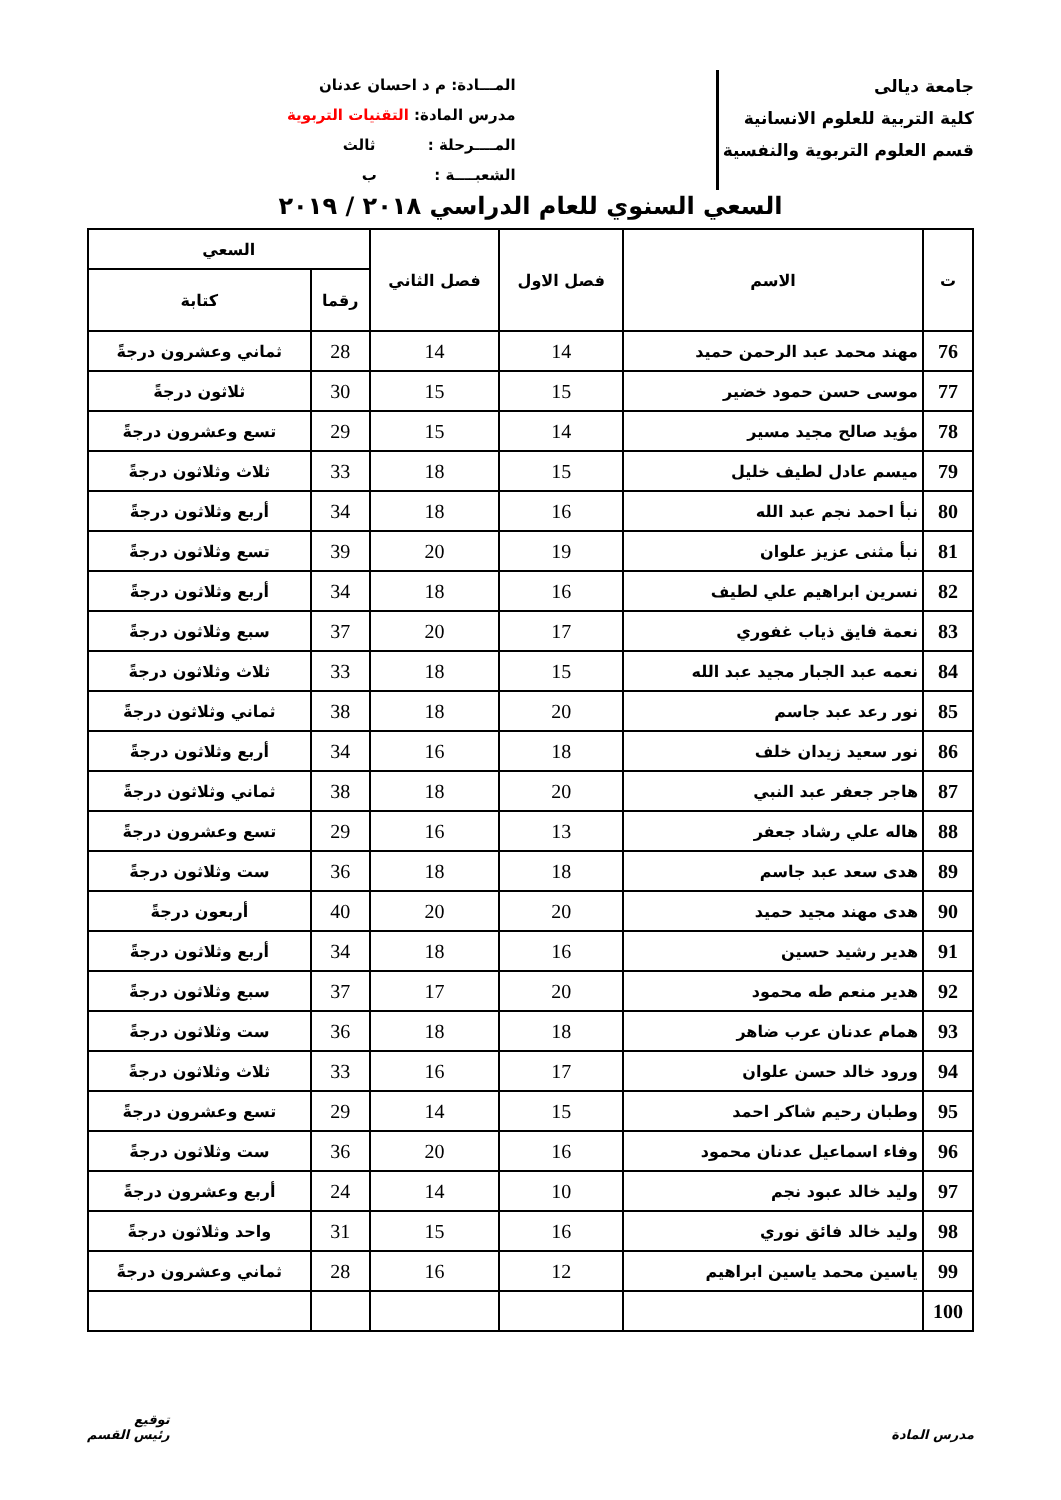جامعة ديالى
كلية التربية للعلوم الانسانية
قسم العلوم التربوية والنفسية
المـــادة: م د احسان عدنان
مدرس المادة: التقنيات التربوية
المــــرحلة : ثالث
الشعبــــة : ب
السعي السنوي للعام الدراسي ٢٠١٨ / ٢٠١٩
| ت | الاسم | فصل الاول | فصل الثاني | السعي | |
| --- | --- | --- | --- | --- | --- |
| | | | | رقما | كتابة |
| 76 | مهند محمد عبد الرحمن حميد | 14 | 14 | 28 | ثماني وعشرون درجةً |
| 77 | موسى حسن حمود خضير | 15 | 15 | 30 | ثلاثون درجةً |
| 78 | مؤيد صالح مجيد مسير | 14 | 15 | 29 | تسع وعشرون درجةً |
| 79 | ميسم عادل لطيف خليل | 15 | 18 | 33 | ثلاث وثلاثون درجةً |
| 80 | نبأ احمد نجم عبد الله | 16 | 18 | 34 | أربع وثلاثون درجةً |
| 81 | نبأ مثنى عزيز علوان | 19 | 20 | 39 | تسع وثلاثون درجةً |
| 82 | نسرين ابراهيم علي لطيف | 16 | 18 | 34 | أربع وثلاثون درجةً |
| 83 | نعمة فايق ذياب غفوري | 17 | 20 | 37 | سبع وثلاثون درجةً |
| 84 | نعمه عبد الجبار مجيد عبد الله | 15 | 18 | 33 | ثلاث وثلاثون درجةً |
| 85 | نور رعد عبد جاسم | 20 | 18 | 38 | ثماني وثلاثون درجةً |
| 86 | نور سعيد زيدان خلف | 18 | 16 | 34 | أربع وثلاثون درجةً |
| 87 | هاجر جعفر عبد النبي | 20 | 18 | 38 | ثماني وثلاثون درجةً |
| 88 | هاله علي رشاد جعفر | 13 | 16 | 29 | تسع وعشرون درجةً |
| 89 | هدى سعد عبد جاسم | 18 | 18 | 36 | ست وثلاثون درجةً |
| 90 | هدى مهند مجيد حميد | 20 | 20 | 40 | أربعون درجةً |
| 91 | هدير رشيد حسين | 16 | 18 | 34 | أربع وثلاثون درجةً |
| 92 | هدير منعم طه محمود | 20 | 17 | 37 | سبع وثلاثون درجةً |
| 93 | همام عدنان عرب ضاهر | 18 | 18 | 36 | ست وثلاثون درجةً |
| 94 | ورود خالد حسن علوان | 17 | 16 | 33 | ثلاث وثلاثون درجةً |
| 95 | وطبان رحيم شاكر احمد | 15 | 14 | 29 | تسع وعشرون درجةً |
| 96 | وفاء اسماعيل عدنان محمود | 16 | 20 | 36 | ست وثلاثون درجةً |
| 97 | وليد خالد عبود نجم | 10 | 14 | 24 | أربع وعشرون درجةً |
| 98 | وليد خالد فائق نوري | 16 | 15 | 31 | واحد وثلاثون درجةً |
| 99 | ياسين محمد ياسين ابراهيم | 12 | 16 | 28 | ثماني وعشرون درجةً |
| 100 | | | | | |
مدرس المادة توقيع
رئيس القسم